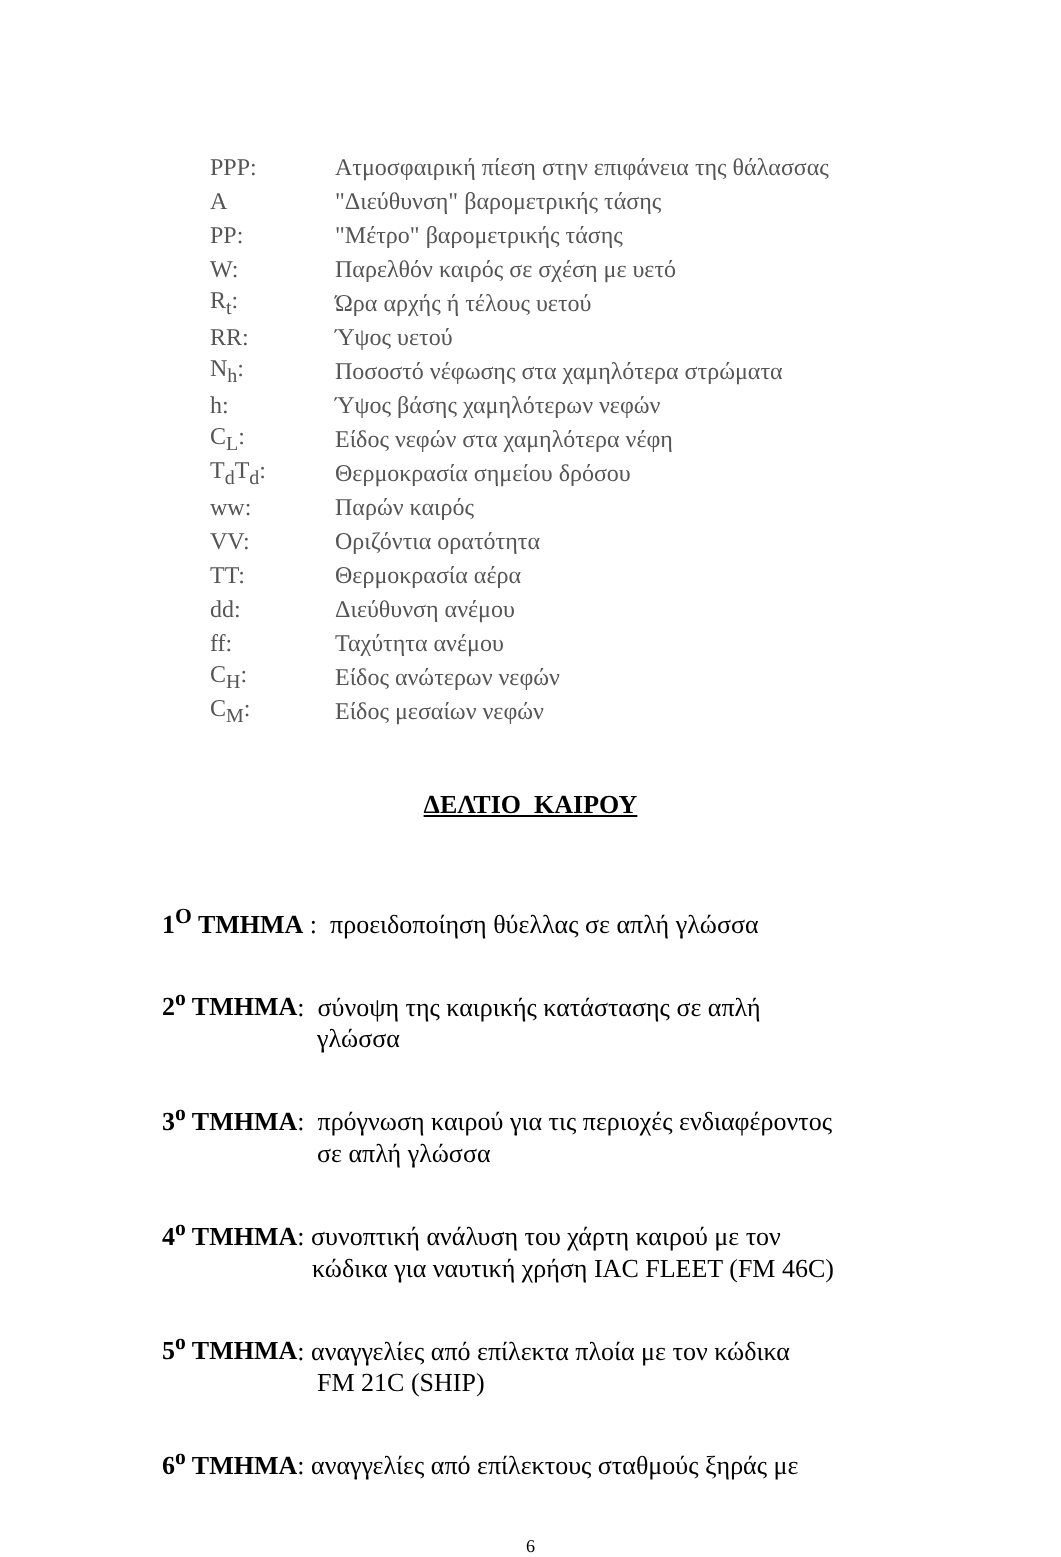| PPP: | Ατμοσφαιρική πίεση στην επιφάνεια της θάλασσας |
| A | "Διεύθυνση" βαρομετρικής τάσης |
| PP: | "Μέτρο" βαρομετρικής τάσης |
| W: | Παρελθόν καιρός σε σχέση με υετό |
| R<sub>t</sub>: | Ώρα αρχής ή τέλους υετού |
| RR: | Ύψος υετού |
| N<sub>h</sub>: | Ποσοστό νέφωσης στα χαμηλότερα στρώματα |
| h: | Ύψος βάσης χαμηλότερων νεφών |
| C<sub>L</sub>: | Είδος νεφών στα χαμηλότερα νέφη |
| T<sub>d</sub>T<sub>d</sub>: | Θερμοκρασία σημείου δρόσου |
| ww: | Παρών καιρός |
| VV: | Οριζόντια ορατότητα |
| TT: | Θερμοκρασία αέρα |
| dd: | Διεύθυνση ανέμου |
| ff: | Ταχύτητα ανέμου |
| C<sub>H</sub>: | Είδος ανώτερων νεφών |
| C<sub>M</sub>: | Είδος μεσαίων νεφών |
ΔΕΛΤΙΟ ΚΑΙΡΟΥ
1<sup>Ο</sup> ΤΜΗΜΑ : προειδοποίηση θύελλας σε απλή γλώσσα
2<sup>ο</sup> ΤΜΗΜΑ: σύνοψη της καιρικής κατάστασης σε απλή
γλώσσα
3<sup>ο</sup> ΤΜΗΜΑ: πρόγνωση καιρού για τις περιοχές ενδιαφέροντος
σε απλή γλώσσα
4<sup>ο</sup> ΤΜΗΜΑ: συνοπτική ανάλυση του χάρτη καιρού με τον
κώδικα για ναυτική χρήση IAC FLEET (FM 46C)
5<sup>ο</sup> ΤΜΗΜΑ: αναγγελίες από επίλεκτα πλοία με τον κώδικα
FM 21C (SHIP)
6<sup>ο</sup> ΤΜΗΜΑ: αναγγελίες από επίλεκτους σταθμούς ξηράς με
6